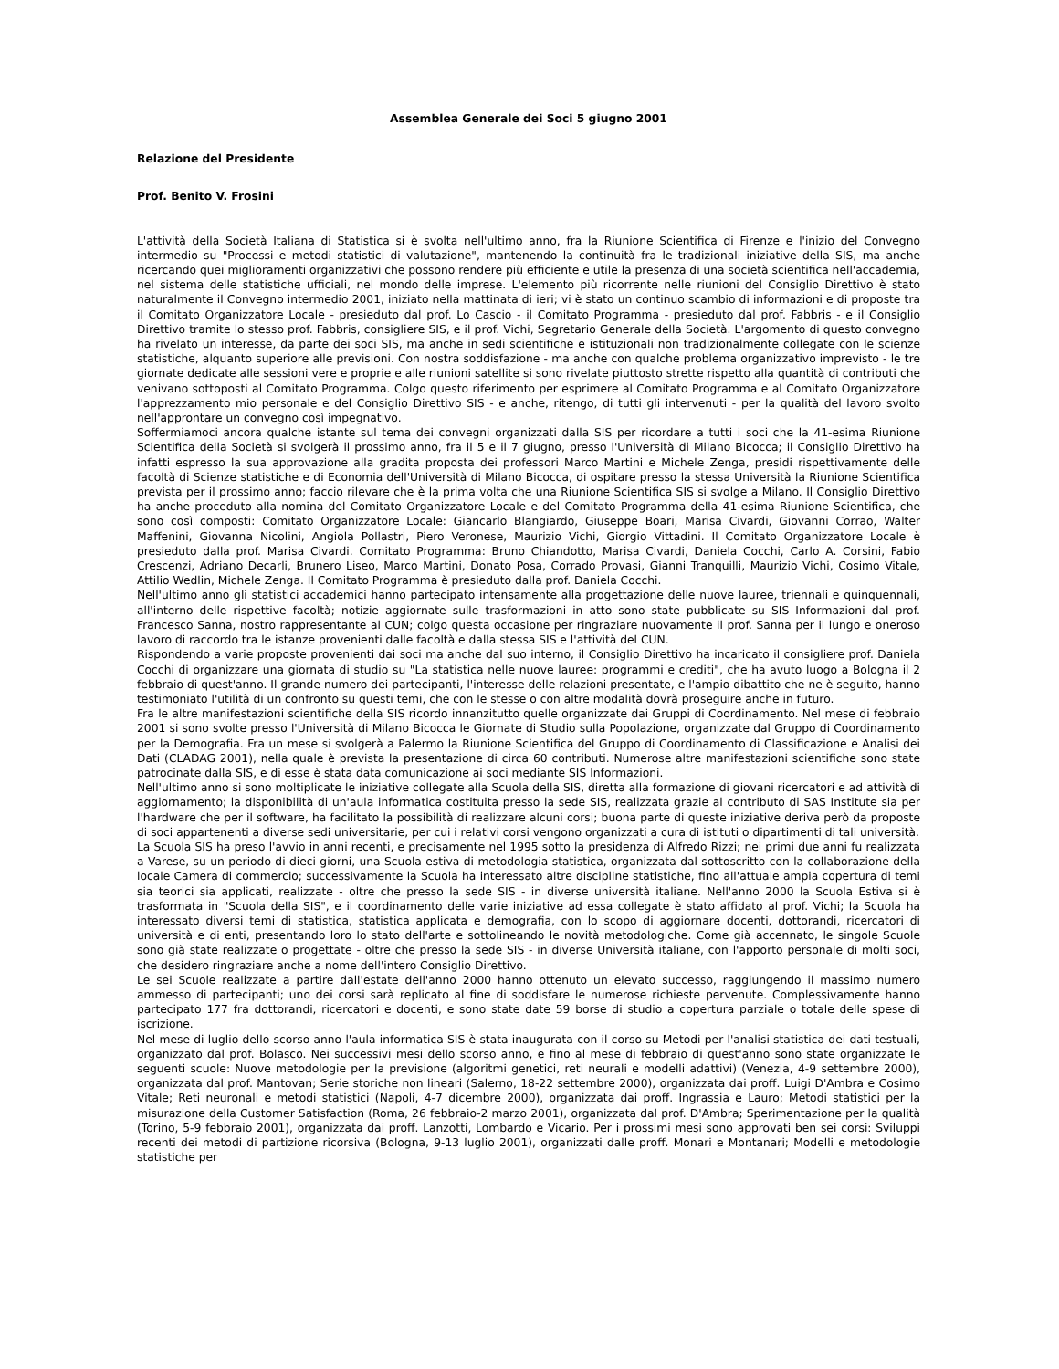Assemblea Generale dei Soci 5 giugno 2001
Relazione del Presidente
Prof. Benito V. Frosini
L'attività della Società Italiana di Statistica si è svolta nell'ultimo anno, fra la Riunione Scientifica di Firenze e l'inizio del Convegno intermedio su "Processi e metodi statistici di valutazione", mantenendo la continuità fra le tradizionali iniziative della SIS, ma anche ricercando quei miglioramenti organizzativi che possono rendere più efficiente e utile la presenza di una società scientifica nell'accademia, nel sistema delle statistiche ufficiali, nel mondo delle imprese. L'elemento più ricorrente nelle riunioni del Consiglio Direttivo è stato naturalmente il Convegno intermedio 2001, iniziato nella mattinata di ieri; vi è stato un continuo scambio di informazioni e di proposte tra il Comitato Organizzatore Locale - presieduto dal prof. Lo Cascio - il Comitato Programma - presieduto dal prof. Fabbris - e il Consiglio Direttivo tramite lo stesso prof. Fabbris, consigliere SIS, e il prof. Vichi, Segretario Generale della Società. L'argomento di questo convegno ha rivelato un interesse, da parte dei soci SIS, ma anche in sedi scientifiche e istituzionali non tradizionalmente collegate con le scienze statistiche, alquanto superiore alle previsioni. Con nostra soddisfazione - ma anche con qualche problema organizzativo imprevisto - le tre giornate dedicate alle sessioni vere e proprie e alle riunioni satellite si sono rivelate piuttosto strette rispetto alla quantità di contributi che venivano sottoposti al Comitato Programma. Colgo questo riferimento per esprimere al Comitato Programma e al Comitato Organizzatore l'apprezzamento mio personale e del Consiglio Direttivo SIS - e anche, ritengo, di tutti gli intervenuti - per la qualità del lavoro svolto nell'approntare un convegno così impegnativo.
Soffermiamoci ancora qualche istante sul tema dei convegni organizzati dalla SIS per ricordare a tutti i soci che la 41-esima Riunione Scientifica della Società si svolgerà il prossimo anno, fra il 5 e il 7 giugno, presso l'Università di Milano Bicocca; il Consiglio Direttivo ha infatti espresso la sua approvazione alla gradita proposta dei professori Marco Martini e Michele Zenga, presidi rispettivamente delle facoltà di Scienze statistiche e di Economia dell'Università di Milano Bicocca, di ospitare presso la stessa Università la Riunione Scientifica prevista per il prossimo anno; faccio rilevare che è la prima volta che una Riunione Scientifica SIS si svolge a Milano. Il Consiglio Direttivo ha anche proceduto alla nomina del Comitato Organizzatore Locale e del Comitato Programma della 41-esima Riunione Scientifica, che sono così composti: Comitato Organizzatore Locale: Giancarlo Blangiardo, Giuseppe Boari, Marisa Civardi, Giovanni Corrao, Walter Maffenini, Giovanna Nicolini, Angiola Pollastri, Piero Veronese, Maurizio Vichi, Giorgio Vittadini. Il Comitato Organizzatore Locale è presieduto dalla prof. Marisa Civardi. Comitato Programma: Bruno Chiandotto, Marisa Civardi, Daniela Cocchi, Carlo A. Corsini, Fabio Crescenzi, Adriano Decarli, Brunero Liseo, Marco Martini, Donato Posa, Corrado Provasi, Gianni Tranquilli, Maurizio Vichi, Cosimo Vitale, Attilio Wedlin, Michele Zenga. Il Comitato Programma è presieduto dalla prof. Daniela Cocchi.
Nell'ultimo anno gli statistici accademici hanno partecipato intensamente alla progettazione delle nuove lauree, triennali e quinquennali, all'interno delle rispettive facoltà; notizie aggiornate sulle trasformazioni in atto sono state pubblicate su SIS Informazioni dal prof. Francesco Sanna, nostro rappresentante al CUN; colgo questa occasione per ringraziare nuovamente il prof. Sanna per il lungo e oneroso lavoro di raccordo tra le istanze provenienti dalle facoltà e dalla stessa SIS e l'attività del CUN.
Rispondendo a varie proposte provenienti dai soci ma anche dal suo interno, il Consiglio Direttivo ha incaricato il consigliere prof. Daniela Cocchi di organizzare una giornata di studio su "La statistica nelle nuove lauree: programmi e crediti", che ha avuto luogo a Bologna il 2 febbraio di quest'anno. Il grande numero dei partecipanti, l'interesse delle relazioni presentate, e l'ampio dibattito che ne è seguito, hanno testimoniato l'utilità di un confronto su questi temi, che con le stesse o con altre modalità dovrà proseguire anche in futuro.
Fra le altre manifestazioni scientifiche della SIS ricordo innanzitutto quelle organizzate dai Gruppi di Coordinamento. Nel mese di febbraio 2001 si sono svolte presso l'Università di Milano Bicocca le Giornate di Studio sulla Popolazione, organizzate dal Gruppo di Coordinamento per la Demografia. Fra un mese si svolgerà a Palermo la Riunione Scientifica del Gruppo di Coordinamento di Classificazione e Analisi dei Dati (CLADAG 2001), nella quale è prevista la presentazione di circa 60 contributi. Numerose altre manifestazioni scientifiche sono state patrocinate dalla SIS, e di esse è stata data comunicazione ai soci mediante SIS Informazioni.
Nell'ultimo anno si sono moltiplicate le iniziative collegate alla Scuola della SIS, diretta alla formazione di giovani ricercatori e ad attività di aggiornamento; la disponibilità di un'aula informatica costituita presso la sede SIS, realizzata grazie al contributo di SAS Institute sia per l'hardware che per il software, ha facilitato la possibilità di realizzare alcuni corsi; buona parte di queste iniziative deriva però da proposte di soci appartenenti a diverse sedi universitarie, per cui i relativi corsi vengono organizzati a cura di istituti o dipartimenti di tali università.
La Scuola SIS ha preso l'avvio in anni recenti, e precisamente nel 1995 sotto la presidenza di Alfredo Rizzi; nei primi due anni fu realizzata a Varese, su un periodo di dieci giorni, una Scuola estiva di metodologia statistica, organizzata dal sottoscritto con la collaborazione della locale Camera di commercio; successivamente la Scuola ha interessato altre discipline statistiche, fino all'attuale ampia copertura di temi sia teorici sia applicati, realizzate - oltre che presso la sede SIS - in diverse università italiane. Nell'anno 2000 la Scuola Estiva si è trasformata in "Scuola della SIS", e il coordinamento delle varie iniziative ad essa collegate è stato affidato al prof. Vichi; la Scuola ha interessato diversi temi di statistica, statistica applicata e demografia, con lo scopo di aggiornare docenti, dottorandi, ricercatori di università e di enti, presentando loro lo stato dell'arte e sottolineando le novità metodologiche. Come già accennato, le singole Scuole sono già state realizzate o progettate - oltre che presso la sede SIS - in diverse Università italiane, con l'apporto personale di molti soci, che desidero ringraziare anche a nome dell'intero Consiglio Direttivo.
Le sei Scuole realizzate a partire dall'estate dell'anno 2000 hanno ottenuto un elevato successo, raggiungendo il massimo numero ammesso di partecipanti; uno dei corsi sarà replicato al fine di soddisfare le numerose richieste pervenute. Complessivamente hanno partecipato 177 fra dottorandi, ricercatori e docenti, e sono state date 59 borse di studio a copertura parziale o totale delle spese di iscrizione.
Nel mese di luglio dello scorso anno l'aula informatica SIS è stata inaugurata con il corso su Metodi per l'analisi statistica dei dati testuali, organizzato dal prof. Bolasco. Nei successivi mesi dello scorso anno, e fino al mese di febbraio di quest'anno sono state organizzate le seguenti scuole: Nuove metodologie per la previsione (algoritmi genetici, reti neurali e modelli adattivi) (Venezia, 4-9 settembre 2000), organizzata dal prof. Mantovan; Serie storiche non lineari (Salerno, 18-22 settembre 2000), organizzata dai proff. Luigi D'Ambra e Cosimo Vitale; Reti neuronali e metodi statistici (Napoli, 4-7 dicembre 2000), organizzata dai proff. Ingrassia e Lauro; Metodi statistici per la misurazione della Customer Satisfaction (Roma, 26 febbraio-2 marzo 2001), organizzata dal prof. D'Ambra; Sperimentazione per la qualità (Torino, 5-9 febbraio 2001), organizzata dai proff. Lanzotti, Lombardo e Vicario. Per i prossimi mesi sono approvati ben sei corsi: Sviluppi recenti dei metodi di partizione ricorsiva (Bologna, 9-13 luglio 2001), organizzati dalle proff. Monari e Montanari; Modelli e metodologie statistiche per